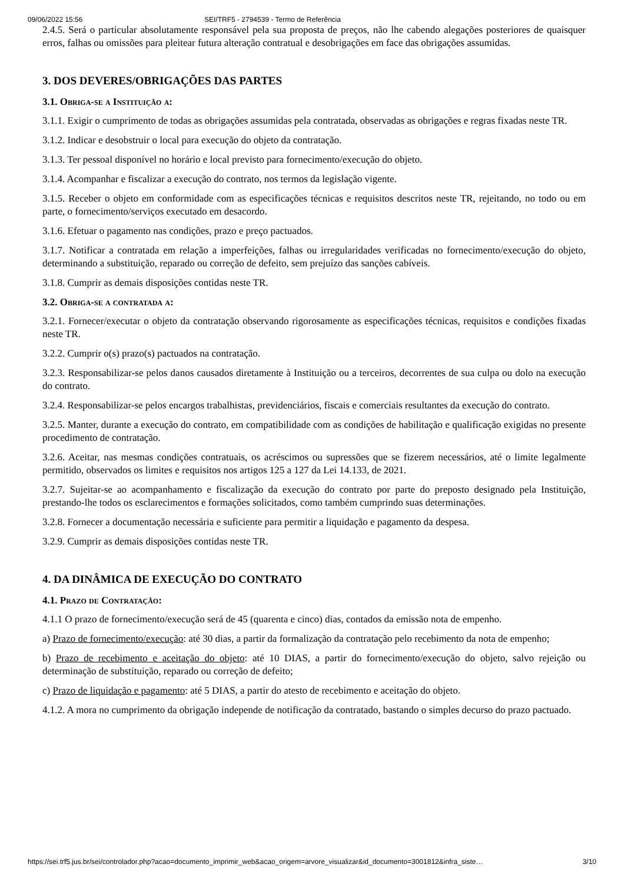09/06/2022 15:56 SEI/TRF5 - 2794539 - Termo de Referência
2.4.5. Será o particular absolutamente responsável pela sua proposta de preços, não lhe cabendo alegações posteriores de quaisquer erros, falhas ou omissões para pleitear futura alteração contratual e desobrigações em face das obrigações assumidas.
3. DOS DEVERES/OBRIGAÇÕES DAS PARTES
3.1. Obriga-se a Instituição a:
3.1.1. Exigir o cumprimento de todas as obrigações assumidas pela contratada, observadas as obrigações e regras fixadas neste TR.
3.1.2. Indicar e desobstruir o local para execução do objeto da contratação.
3.1.3. Ter pessoal disponível no horário e local previsto para fornecimento/execução do objeto.
3.1.4. Acompanhar e fiscalizar a execução do contrato, nos termos da legislação vigente.
3.1.5. Receber o objeto em conformidade com as especificações técnicas e requisitos descritos neste TR, rejeitando, no todo ou em parte, o fornecimento/serviços executado em desacordo.
3.1.6. Efetuar o pagamento nas condições, prazo e preço pactuados.
3.1.7. Notificar a contratada em relação a imperfeições, falhas ou irregularidades verificadas no fornecimento/execução do objeto, determinando a substituição, reparado ou correção de defeito, sem prejuízo das sanções cabíveis.
3.1.8. Cumprir as demais disposições contidas neste TR.
3.2. Obriga-se a contratada a:
3.2.1. Fornecer/executar o objeto da contratação observando rigorosamente as especificações técnicas, requisitos e condições fixadas neste TR.
3.2.2. Cumprir o(s) prazo(s) pactuados na contratação.
3.2.3. Responsabilizar-se pelos danos causados diretamente à Instituição ou a terceiros, decorrentes de sua culpa ou dolo na execução do contrato.
3.2.4. Responsabilizar-se pelos encargos trabalhistas, previdenciários, fiscais e comerciais resultantes da execução do contrato.
3.2.5. Manter, durante a execução do contrato, em compatibilidade com as condições de habilitação e qualificação exigidas no presente procedimento de contratação.
3.2.6. Aceitar, nas mesmas condições contratuais, os acréscimos ou supressões que se fizerem necessários, até o limite legalmente permitido, observados os limites e requisitos nos artigos 125 a 127 da Lei 14.133, de 2021.
3.2.7. Sujeitar-se ao acompanhamento e fiscalização da execução do contrato por parte do preposto designado pela Instituição, prestando-lhe todos os esclarecimentos e formações solicitados, como também cumprindo suas determinações.
3.2.8. Fornecer a documentação necessária e suficiente para permitir a liquidação e pagamento da despesa.
3.2.9. Cumprir as demais disposições contidas neste TR.
4. DA DINÂMICA DE EXECUÇÃO DO CONTRATO
4.1. Prazo de Contratação:
4.1.1 O prazo de fornecimento/execução será de 45 (quarenta e cinco) dias, contados da emissão nota de empenho.
a) Prazo de fornecimento/execução: até 30 dias, a partir da formalização da contratação pelo recebimento da nota de empenho;
b) Prazo de recebimento e aceitação do objeto: até 10 DIAS, a partir do fornecimento/execução do objeto, salvo rejeição ou determinação de substituição, reparado ou correção de defeito;
c) Prazo de liquidação e pagamento: até 5 DIAS, a partir do atesto de recebimento e aceitação do objeto.
4.1.2. A mora no cumprimento da obrigação independe de notificação da contratado, bastando o simples decurso do prazo pactuado.
https://sei.trf5.jus.br/sei/controlador.php?acao=documento_imprimir_web&acao_origem=arvore_visualizar&id_documento=3001812&infra_siste… 3/10